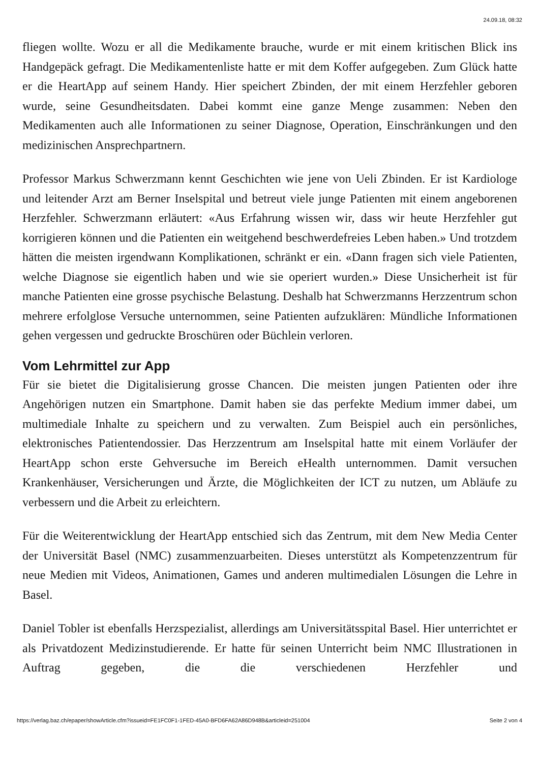24.09.18, 08:32
fliegen wollte. Wozu er all die Medikamente brauche, wurde er mit einem kritischen Blick ins Handgepäck gefragt. Die Medikamentenliste hatte er mit dem Koffer aufgegeben. Zum Glück hatte er die HeartApp auf seinem Handy. Hier speichert Zbinden, der mit einem Herzfehler geboren wurde, seine Gesundheitsdaten. Dabei kommt eine ganze Menge zusammen: Neben den Medikamenten auch alle Informationen zu seiner Diagnose, Operation, Einschränkungen und den medizinischen Ansprechpartnern.
Professor Markus Schwerzmann kennt Geschichten wie jene von Ueli Zbinden. Er ist Kardiologe und leitender Arzt am Berner Inselspital und betreut viele junge Patienten mit einem angeborenen Herzfehler. Schwerzmann erläutert: «Aus Erfahrung wissen wir, dass wir heute Herzfehler gut korrigieren können und die Patienten ein weitgehend beschwerdefreies Leben haben.» Und trotzdem hätten die meisten irgendwann Komplikationen, schränkt er ein. «Dann fragen sich viele Patienten, welche Diagnose sie eigentlich haben und wie sie operiert wurden.» Diese Unsicherheit ist für manche Patienten eine grosse psychische Belastung. Deshalb hat Schwerzmanns Herzzentrum schon mehrere erfolglose Versuche unternommen, seine Patienten aufzuklären: Mündliche Informationen gehen vergessen und gedruckte Broschüren oder Büchlein verloren.
Vom Lehrmittel zur App
Für sie bietet die Digitalisierung grosse Chancen. Die meisten jungen Patienten oder ihre Angehörigen nutzen ein Smartphone. Damit haben sie das perfekte Medium immer dabei, um multimediale Inhalte zu speichern und zu verwalten. Zum Beispiel auch ein persönliches, elektronisches Patientendossier. Das Herzzentrum am Inselspital hatte mit einem Vorläufer der HeartApp schon erste Gehversuche im Bereich eHealth unternommen. Damit versuchen Krankenhäuser, Versicherungen und Ärzte, die Möglichkeiten der ICT zu nutzen, um Abläufe zu verbessern und die Arbeit zu erleichtern.
Für die Weiterentwicklung der HeartApp entschied sich das Zentrum, mit dem New Media Center der Universität Basel (NMC) zusammenzuarbeiten. Dieses unterstützt als Kompetenzzentrum für neue Medien mit Videos, Animationen, Games und anderen multimedialen Lösungen die Lehre in Basel.
Daniel Tobler ist ebenfalls Herzspezialist, allerdings am Universitätsspital Basel. Hier unterrichtet er als Privatdozent Medizinstudierende. Er hatte für seinen Unterricht beim NMC Illustrationen in Auftrag gegeben, die die verschiedenen Herzfehler und
https://verlag.baz.ch/epaper/showArticle.cfm?issueid=FE1FC0F1-1FED-45A0-BFD6FA62A86D948B&articleid=251004 Seite 2 von 4